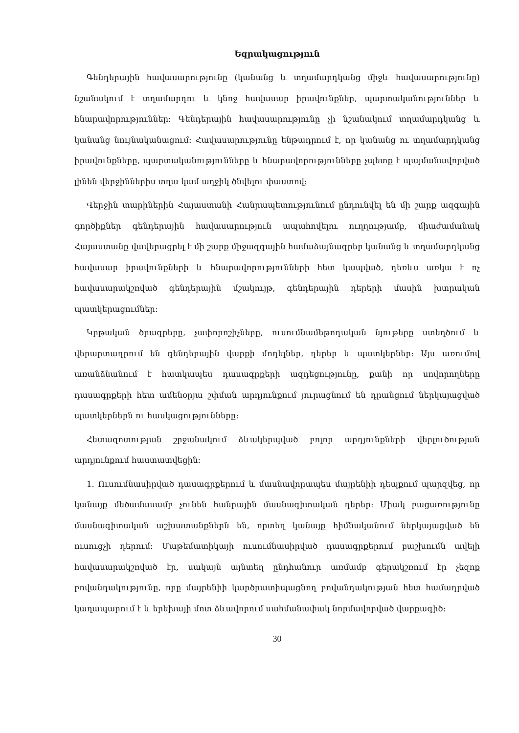Եզրակացություն
Գենդերային հավասարությունը (կանանց և տղամարդկանց միջև հավասարությունը) նշանակում է տղամարդու և կնոջ հավասար իրավունքներ, պարտականություններ և հնարավորություններ: Գենդերային հավասարությունը չի նշանակում տղամարդկանց և կանանց նույնականացում: Հավասարությունը ենթադրում է, որ կանանց ու տղամարդկանց իրավունքները, պարտականությունները և հնարավորությունները չպետք է պայմանավորված լինեն վերջիններիս տղա կամ աղջիկ ծնվելու փաստով:
Վերջին տարիներին Հայաստանի Հանրապետությունում ընդունվել են մի շարք ազգային գործիքներ գենդերային հավասարություն ապահովելու ուղղությամբ, միաժամանակ Հայաստանը վավերացրել է մի շարք միջազգային համաձայնագրեր կանանց և տղամարդկանց հավասար իրավունքների և հնարավորությունների հետ կապված, դեռևս առկա է ոչ հավասարակշռված գենդերային մշակույթ, գենդերային դերերի մասին խտրական պատկերացումներ:
Կրթական ծրագրերը, չափորոշիչները, ուսումնամեթոդական նյութերը ստեղծում և վերարտադրում են գենդերային վարքի մոդելներ, դերեր և պատկերներ: Այս առումով առանձնանում է հատկապես դասագրքերի ազդեցությունը, քանի որ սովորողները դասագրքերի հետ ամենօրյա շփման արդյունքում յուրացնում են դրանցում ներկայացված պատկերներն ու հասկացությունները:
Հետազոտության շրջանակում ձևակերպված բոլոր արդյունքների վերլուծության արդյունքում հաստատվեցին:
1. Ուսումնասիրված դասագրքերում և մասնավորապես մայրենիի դեպքում պարզվեց, որ կանայք մեծամասամբ չունեն հանրային մասնագիտական դերեր: Միակ բացառությունը մասնագիտական աշխատանքներն են, որտեղ կանայք հիմնականում ներկայացված են ուսուցչի դերում: Մաթեմատիկայի ուսումնասիրված դասագրքերում բաշխումն ավելի հավասարակշռված էր, սակայն այնտեղ ընդհանուր առմամբ գերակշռում էր չեզոք բովանդակությունը, որը մայրենիի կարծրատիպացնող բովանդակության հետ համադրված կաղապարում է և երեխայի մոտ ձևավորում սահմանափակ նորմավորված վարքագիծ:
30